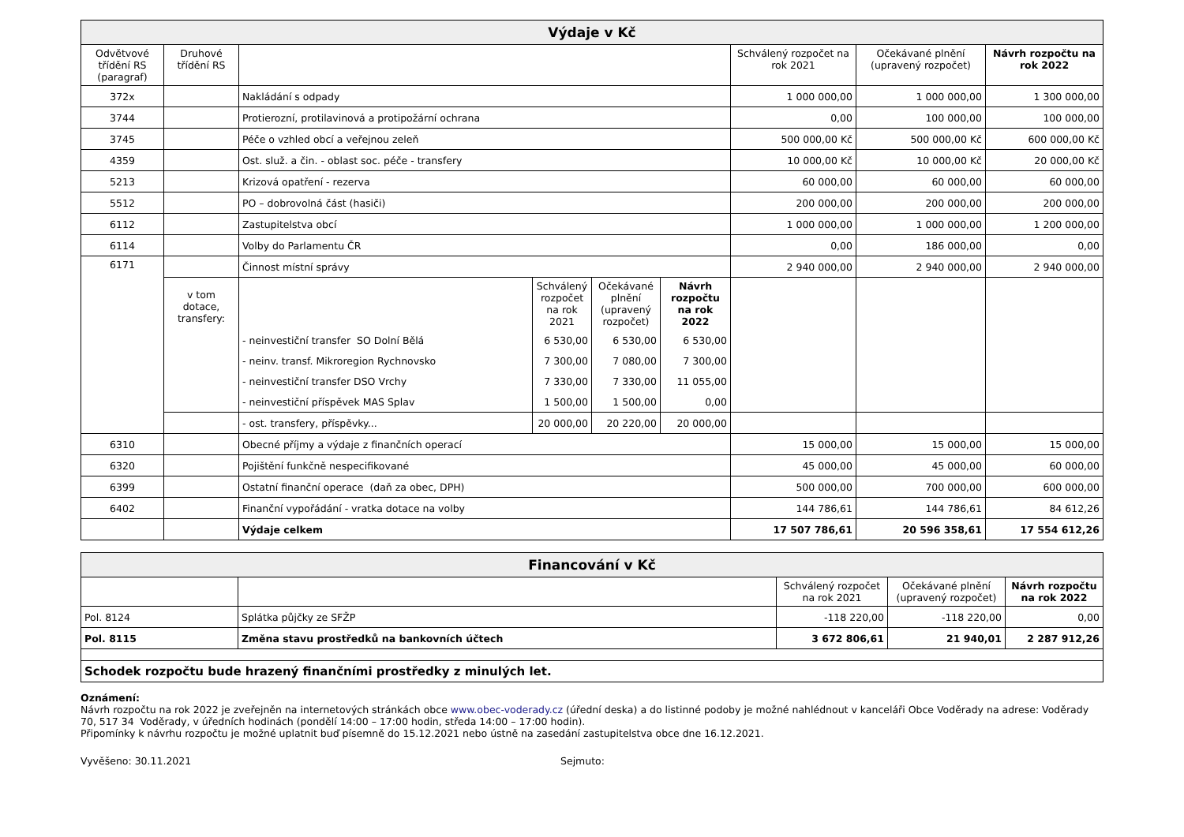| Výdaje v Kč | | | | | |
| Odvětvové třídění RS (paragraf) | Druhové třídění RS | | Schválený rozpočet na rok 2021 | Očekávané plnění (upravený rozpočet) | Návrh rozpočtu na rok 2022 |
| 372x | | Nakládání s odpady | 1 000 000,00 | 1 000 000,00 | 1 300 000,00 |
| 3744 | | Protierozní, protilavinová a protipožární ochrana | 0,00 | 100 000,00 | 100 000,00 |
| 3745 | | Péče o vzhled obcí a veřejnou zeleň | 500 000,00 Kč | 500 000,00 Kč | 600 000,00 Kč |
| 4359 | | Ost. služ. a čin. - oblast soc. péče - transfery | 10 000,00 Kč | 10 000,00 Kč | 20 000,00 Kč |
| 5213 | | Krizová opatření - rezerva | 60 000,00 | 60 000,00 | 60 000,00 |
| 5512 | | PO – dobrovolná část (hasiči) | 200 000,00 | 200 000,00 | 200 000,00 |
| 6112 | | Zastupitelstva obcí | 1 000 000,00 | 1 000 000,00 | 1 200 000,00 |
| 6114 | | Volby do Parlamentu ČR | 0,00 | 186 000,00 | 0,00 |
| 6171 | | Činnost místní správy | 2 940 000,00 | 2 940 000,00 | 2 940 000,00 |
| | v tom dotace, transfery: | / / Schválený rozpočet na rok 2021 / Očekávané plnění (upravený rozpočet) / Návrh rozpočtu na rok 2022 / / - neinvestiční transfer SO Dolní Bělá / 6 530,00 / 6 530,00 / 6 530,00 / / - neinv. transf. Mikroregion Rychnovsko / 7 300,00 / 7 080,00 / 7 300,00 / / - neinvestiční transfer DSO Vrchy / 7 330,00 / 7 330,00 / 11 055,00 / / - neinvestiční příspěvek MAS Splav / 1 500,00 / 1 500,00 / 0,00 / | | | |
| | | / - ost. transfery, příspěvky... / 20 000,00 / 20 220,00 / 20 000,00 / | | | |
| 6310 | | Obecné příjmy a výdaje z finančních operací | 15 000,00 | 15 000,00 | 15 000,00 |
| 6320 | | Pojištění funkčně nespecifikované | 45 000,00 | 45 000,00 | 60 000,00 |
| 6399 | | Ostatní finanční operace (daň za obec, DPH) | 500 000,00 | 700 000,00 | 600 000,00 |
| 6402 | | Finanční vypořádání - vratka dotace na volby | 144 786,61 | 144 786,61 | 84 612,26 |
| | | Výdaje celkem | 17 507 786,61 | 20 596 358,61 | 17 554 612,26 |
| Financování v Kč | | | | |
| | | Schválený rozpočet na rok 2021 | Očekávané plnění (upravený rozpočet) | Návrh rozpočtu na rok 2022 |
| Pol. 8124 | Splátka půjčky ze SFŽP | -118 220,00 | -118 220,00 | 0,00 |
| Pol. 8115 | Změna stavu prostředků na bankovních účtech | 3 672 806,61 | 21 940,01 | 2 287 912,26 |
| Schodek rozpočtu bude hrazený finančními prostředky z minulých let. | | | | |
Oznámení:
Návrh rozpočtu na rok 2022 je zveřejněn na internetových stránkách obce www.obec-voderady.cz (úřední deska) a do listinné podoby je možné nahlédnout v kanceláři Obce Voděrady na adrese: Voděrady 70, 517 34 Voděrady, v úředních hodinách (pondělí 14:00 – 17:00 hodin, středa 14:00 – 17:00 hodin).
Připomínky k návrhu rozpočtu je možné uplatnit buď písemně do 15.12.2021 nebo ústně na zasedání zastupitelstva obce dne 16.12.2021.
Vyvěšeno: 30.11.2021 Sejmuto: